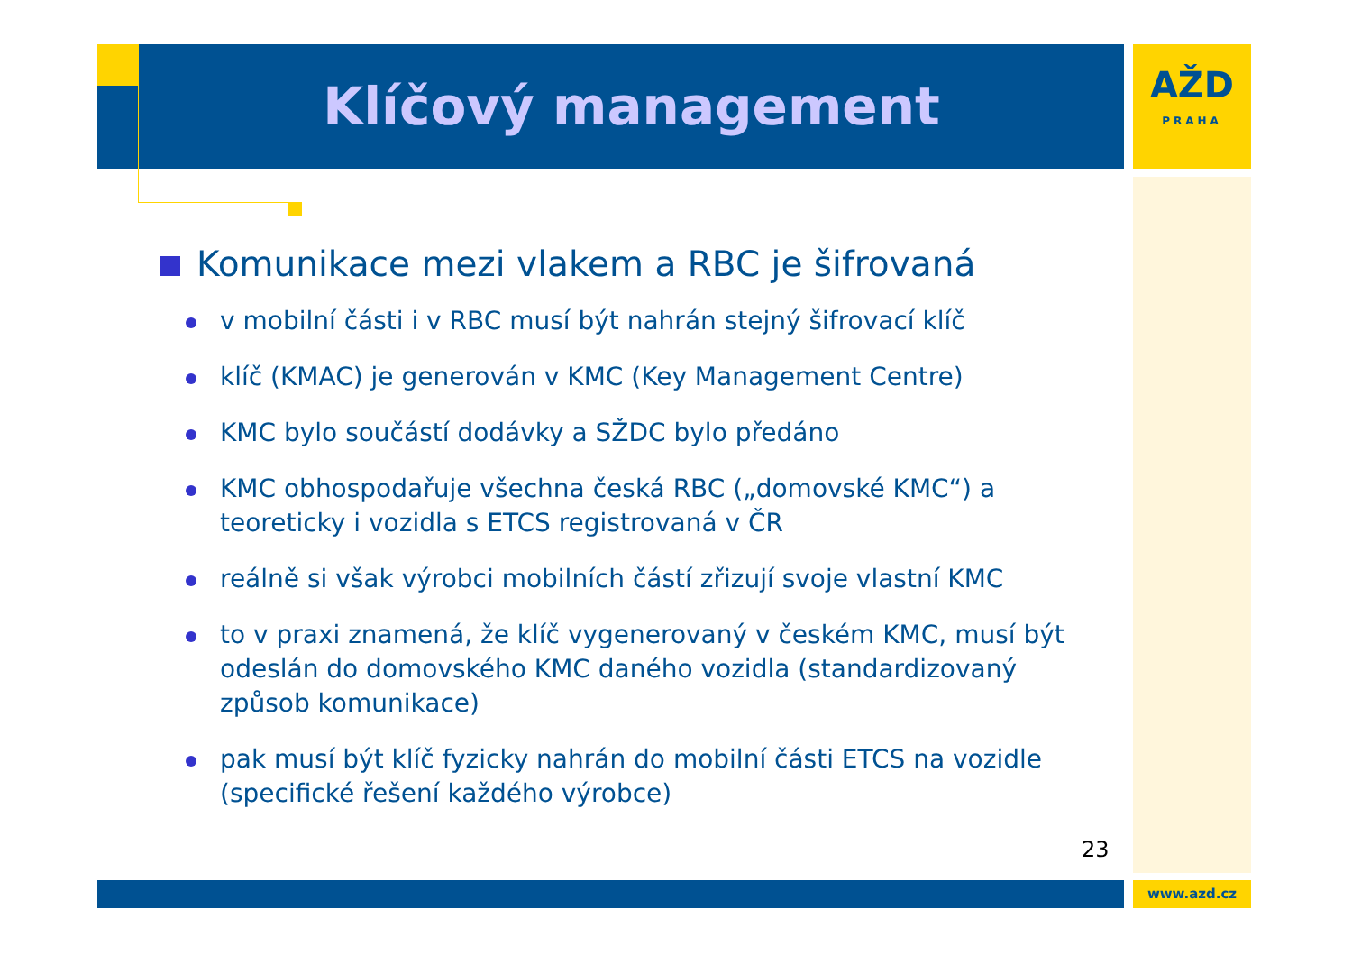Klíčový management
AŽD
PRAHA
Komunikace mezi vlakem a RBC je šifrovaná
v mobilní části i v RBC musí být nahrán stejný šifrovací klíč
klíč (KMAC) je generován v KMC (Key Management Centre)
KMC bylo součástí dodávky a SŽDC bylo předáno
KMC obhospodařuje všechna česká RBC („domovské KMC“) a teoreticky i vozidla s ETCS registrovaná v ČR
reálně si však výrobci mobilních částí zřizují svoje vlastní KMC
to v praxi znamená, že klíč vygenerovaný v českém KMC, musí být odeslán do domovského KMC daného vozidla (standardizovaný způsob komunikace)
pak musí být klíč fyzicky nahrán do mobilní části ETCS na vozidle (specifické řešení každého výrobce)
23
www.azd.cz